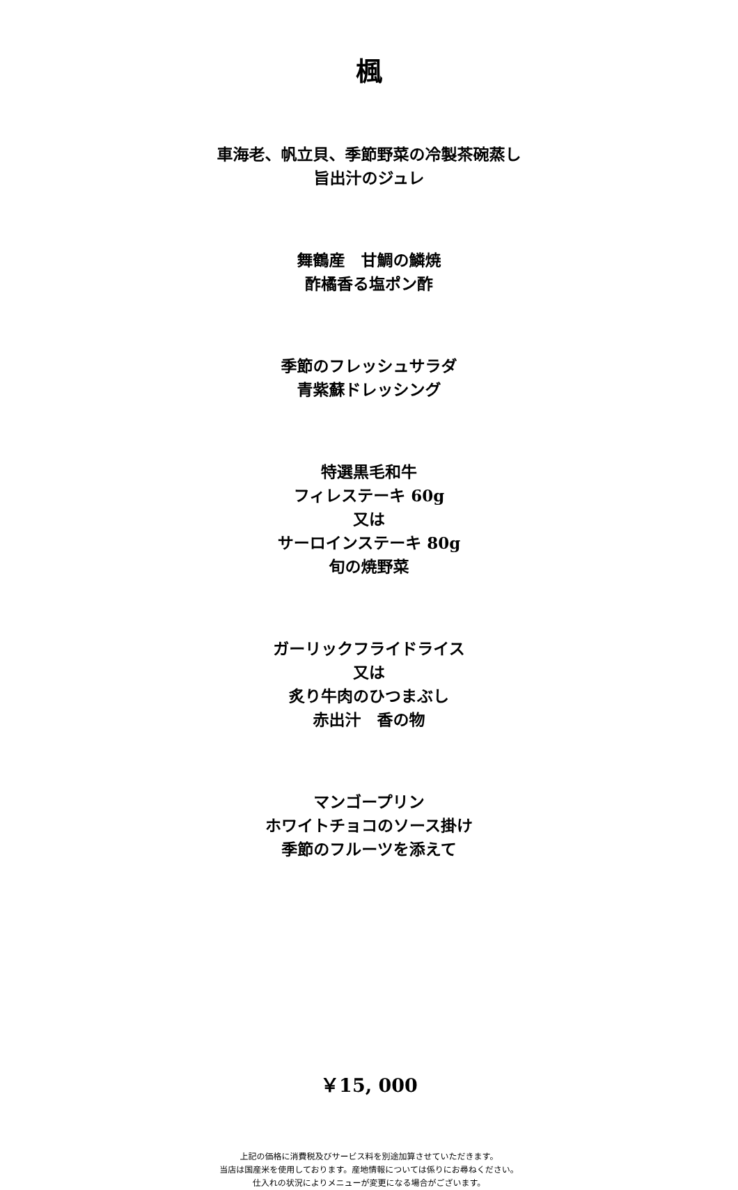楓
車海老、帆立貝、季節野菜の冷製茶碗蒸し
旨出汁のジュレ
舞鶴産　甘鯛の鱗焼
酢橘香る塩ポン酢
季節のフレッシュサラダ
青紫蘇ドレッシング
特選黒毛和牛
フィレステーキ 60g
又は
サーロインステーキ 80g
旬の焼野菜
ガーリックフライドライス
又は
炙り牛肉のひつまぶし
赤出汁　香の物
マンゴープリン
ホワイトチョコのソース掛け
季節のフルーツを添えて
￥15, 000
上記の価格に消費税及びサービス料を別途加算させていただきます。
当店は国産米を使用しております。産地情報については係りにお尋ねください。
仕入れの状況によりメニューが変更になる場合がございます。